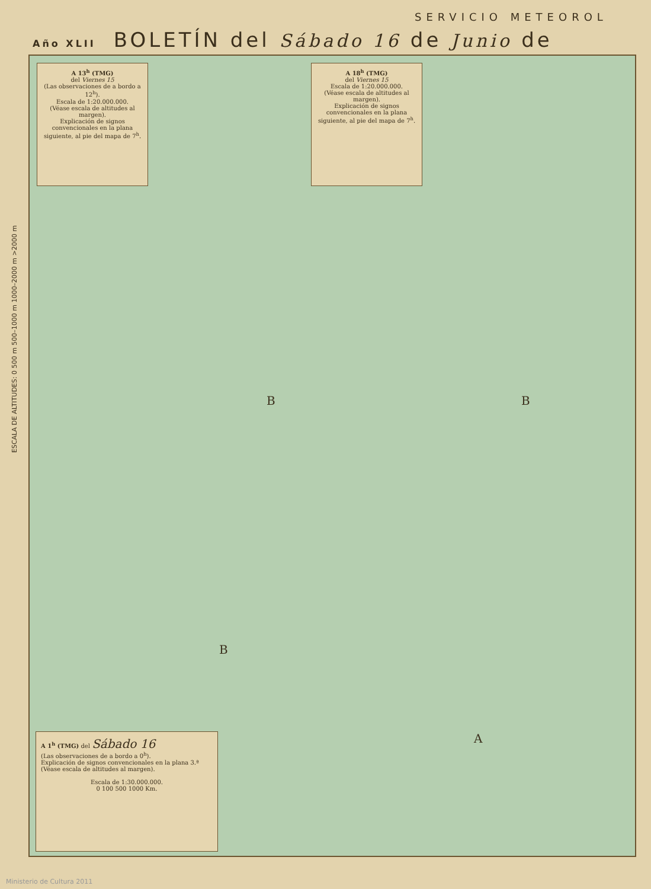SERVICIO METEOROL
Año XLII BOLETÍN del Sábado 16 de Junio de
ESCALA DE ALTITUDES: 0 500 m 500–1000 m 1000–2000 m >2000 m
A 13<sup>h</sup> (TMG)
del Viernes 15
(Las observaciones de a bordo a 12<sup>h</sup>).
Escala de 1:20.000.000.
(Véase escala de altitudes al margen).
Explicación de signos convencionales en la plana siguiente, al pie del mapa de 7<sup>h</sup>.
A 18<sup>h</sup> (TMG)
del Viernes 15
Escala de 1:20.000.000.
(Véase escala de altitudes al margen).
Explicación de signos convencionales en la plana siguiente, al pie del mapa de 7<sup>h</sup>.
B B
B
A
A 1<sup>h</sup> (TMG) del Sábado 16
(Las observaciones de a bordo a 0<sup>h</sup>).
Explicación de signos convencionales en la plana 3.ª
(Véase escala de altitudes al margen).
Escala de 1:30.000.000.
0 100 500 1000 Km.
Ministerio de Cultura 2011